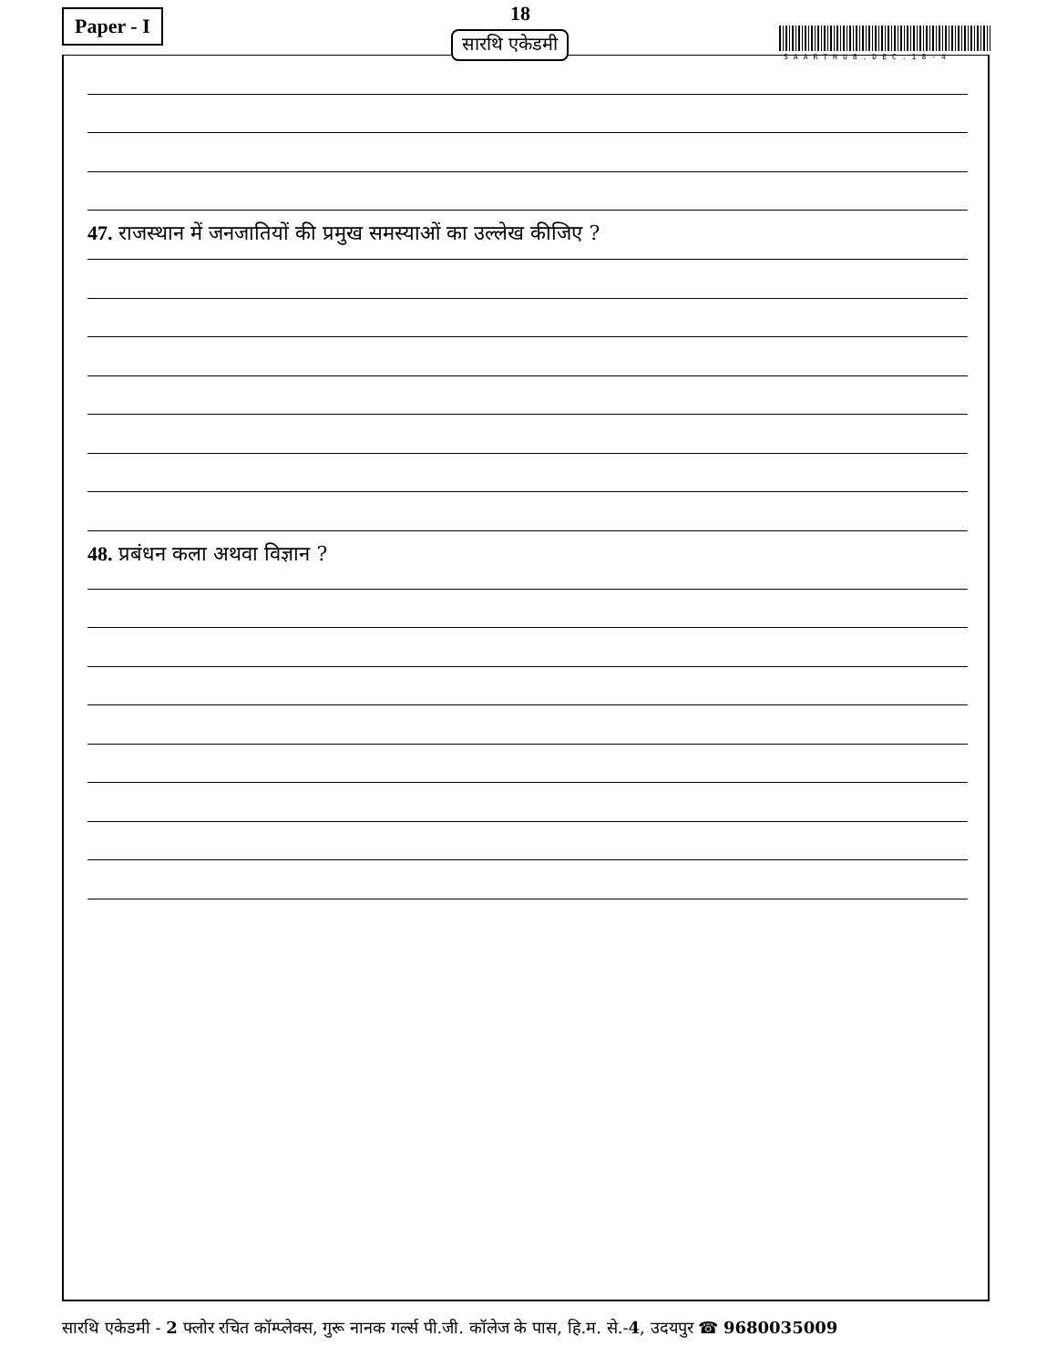Paper - I 18
SAARTHU8.DEC.18-4
47. राजस्थान में जनजातियों की प्रमुख समस्याओं का उल्लेख कीजिए ?
48. प्रबंधन कला अथवा विज्ञान ?
सारथि एकेडमी
सारथि एकेडमी - 2 फ्लोर रचित कॉम्प्लेक्स, गुरू नानक गर्ल्स पी.जी. कॉलेज के पास, हि.म. से.-4, उदयपुर ☎ 9680035009